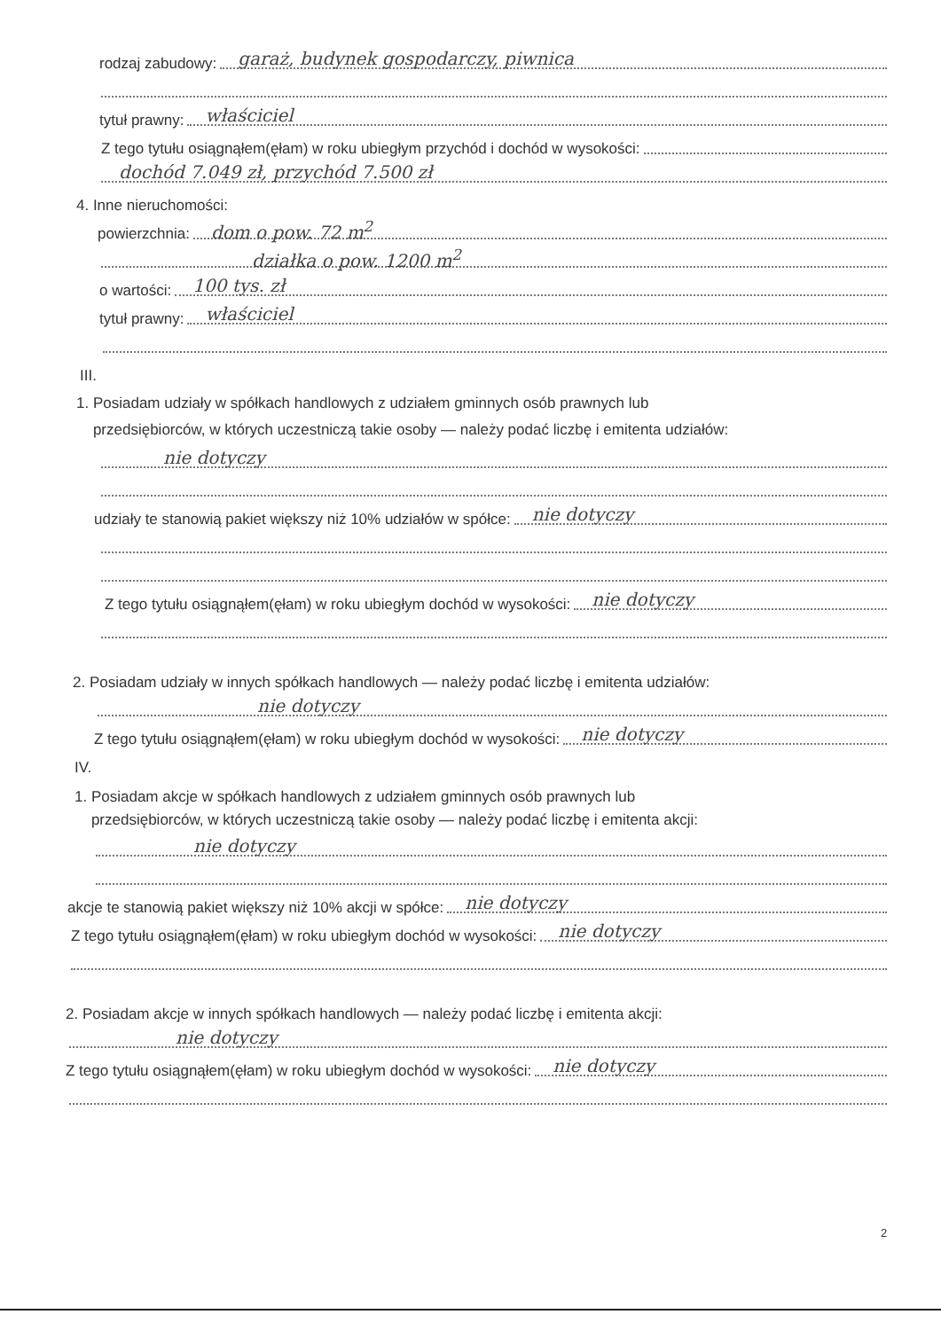rodzaj zabudowy: garaż, budynek gospodarczy, piwnica
tytuł prawny: właściciel
Z tego tytułu osiągnąłem(ęłam) w roku ubiegłym przychód i dochód w wysokości:
dochód 7.049 zł, przychód 7.500 zł
4. Inne nieruchomości:
powierzchnia: dom o pow. 72 m<sup>2</sup>
działka o pow. 1200 m<sup>2</sup>
o wartości: 100 tys. zł
tytuł prawny: właściciel
III.
1. Posiadam udziały w spółkach handlowych z udziałem gminnych osób prawnych lub
przedsiębiorców, w których uczestniczą takie osoby — należy podać liczbę i emitenta udziałów:
nie dotyczy
udziały te stanowią pakiet większy niż 10% udziałów w spółce: nie dotyczy
Z tego tytułu osiągnąłem(ęłam) w roku ubiegłym dochód w wysokości: nie dotyczy
2. Posiadam udziały w innych spółkach handlowych — należy podać liczbę i emitenta udziałów:
nie dotyczy
Z tego tytułu osiągnąłem(ęłam) w roku ubiegłym dochód w wysokości: nie dotyczy
IV.
1. Posiadam akcje w spółkach handlowych z udziałem gminnych osób prawnych lub
przedsiębiorców, w których uczestniczą takie osoby — należy podać liczbę i emitenta akcji:
nie dotyczy
akcje te stanowią pakiet większy niż 10% akcji w spółce: nie dotyczy
Z tego tytułu osiągnąłem(ęłam) w roku ubiegłym dochód w wysokości: nie dotyczy
2. Posiadam akcje w innych spółkach handlowych — należy podać liczbę i emitenta akcji:
nie dotyczy
Z tego tytułu osiągnąłem(ęłam) w roku ubiegłym dochód w wysokości: nie dotyczy
2